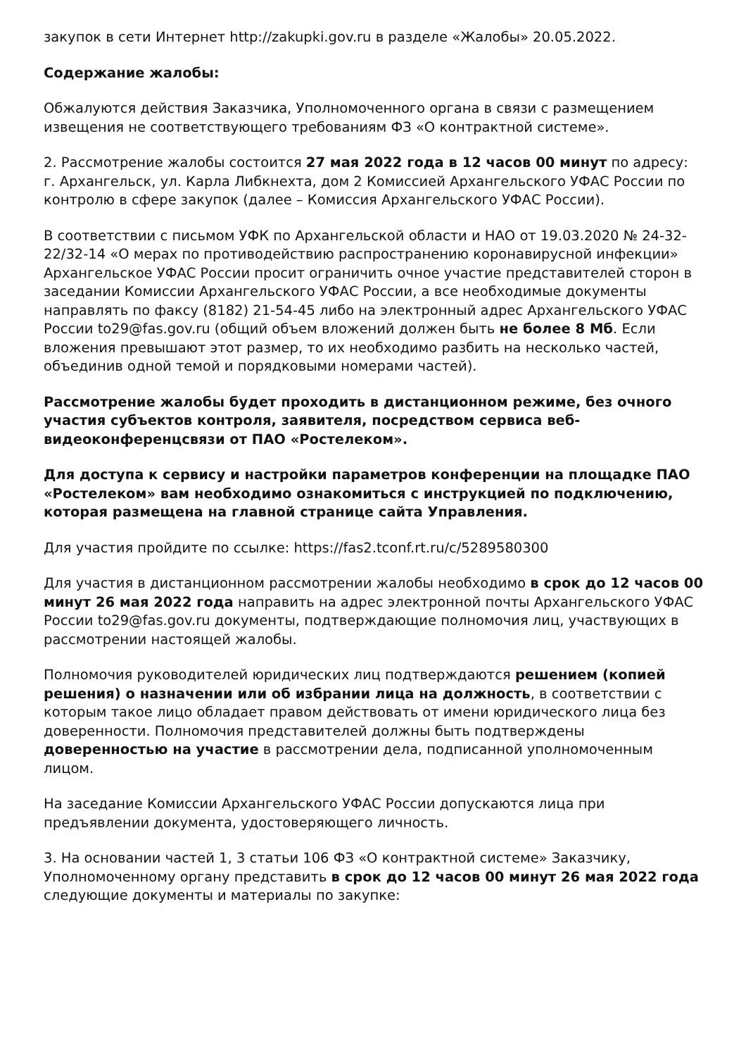закупок в сети Интернет http://zakupki.gov.ru в разделе «Жалобы» 20.05.2022.
Содержание жалобы:
Обжалуются действия Заказчика, Уполномоченного органа в связи с размещением извещения не соответствующего требованиям ФЗ «О контрактной системе».
2. Рассмотрение жалобы состоится 27 мая 2022 года в 12 часов 00 минут по адресу: г. Архангельск, ул. Карла Либкнехта, дом 2 Комиссией Архангельского УФАС России по контролю в сфере закупок (далее – Комиссия Архангельского УФАС России).
В соответствии с письмом УФК по Архангельской области и НАО от 19.03.2020 № 24-32-22/32-14 «О мерах по противодействию распространению коронавирусной инфекции» Архангельское УФАС России просит ограничить очное участие представителей сторон в заседании Комиссии Архангельского УФАС России, а все необходимые документы направлять по факсу (8182) 21-54-45 либо на электронный адрес Архангельского УФАС России to29@fas.gov.ru (общий объем вложений должен быть не более 8 Мб. Если вложения превышают этот размер, то их необходимо разбить на несколько частей, объединив одной темой и порядковыми номерами частей).
Рассмотрение жалобы будет проходить в дистанционном режиме, без очного участия субъектов контроля, заявителя, посредством сервиса веб-видеоконференцсвязи от ПАО «Ростелеком».
Для доступа к сервису и настройки параметров конференции на площадке ПАО «Ростелеком» вам необходимо ознакомиться с инструкцией по подключению, которая размещена на главной странице сайта Управления.
Для участия пройдите по ссылке: https://fas2.tconf.rt.ru/c/5289580300
Для участия в дистанционном рассмотрении жалобы необходимо в срок до 12 часов 00 минут 26 мая 2022 года направить на адрес электронной почты Архангельского УФАС России to29@fas.gov.ru документы, подтверждающие полномочия лиц, участвующих в рассмотрении настоящей жалобы.
Полномочия руководителей юридических лиц подтверждаются решением (копией решения) о назначении или об избрании лица на должность, в соответствии с которым такое лицо обладает правом действовать от имени юридического лица без доверенности. Полномочия представителей должны быть подтверждены доверенностью на участие в рассмотрении дела, подписанной уполномоченным лицом.
На заседание Комиссии Архангельского УФАС России допускаются лица при предъявлении документа, удостоверяющего личность.
3. На основании частей 1, 3 статьи 106 ФЗ «О контрактной системе» Заказчику, Уполномоченному органу представить в срок до 12 часов 00 минут 26 мая 2022 года следующие документы и материалы по закупке: